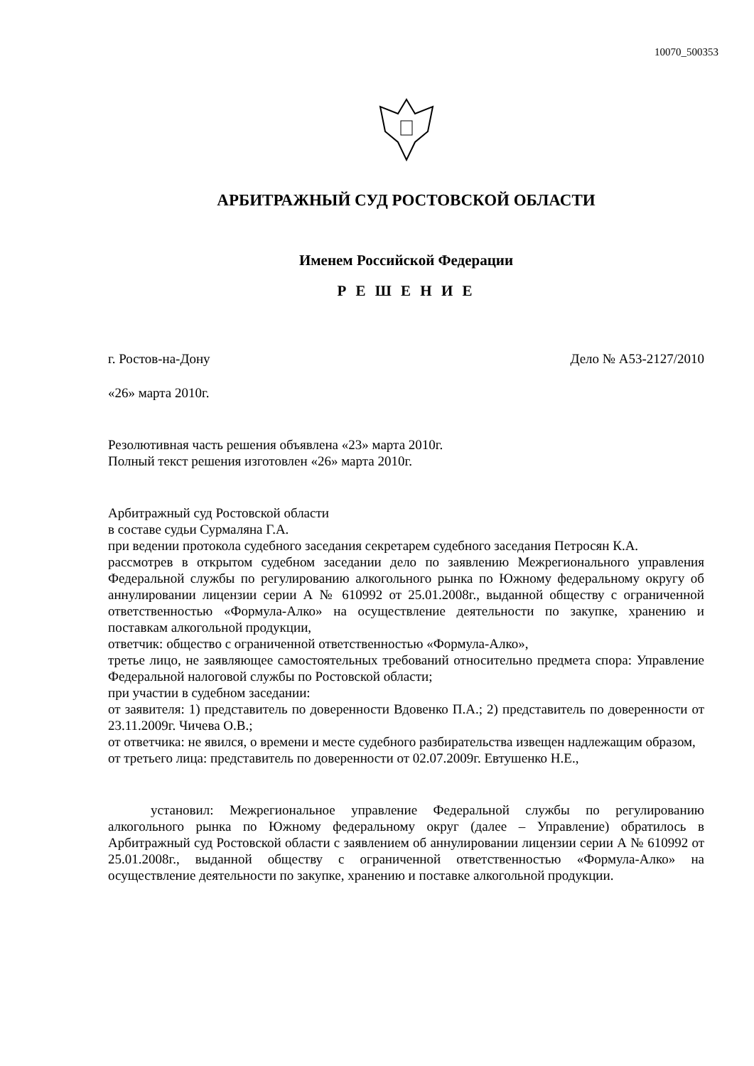10070_500353
АРБИТРАЖНЫЙ СУД РОСТОВСКОЙ ОБЛАСТИ
Именем Российской Федерации
Р Е Ш Е Н И Е
г. Ростов-на-Дону Дело № А53-2127/2010
«26» марта 2010г.
Резолютивная часть решения объявлена «23» марта 2010г.
Полный текст решения изготовлен «26» марта 2010г.
Арбитражный суд Ростовской области
в составе судьи Сурмаляна Г.А.
при ведении протокола судебного заседания секретарем судебного заседания Петросян К.А.
рассмотрев в открытом судебном заседании дело по заявлению Межрегионального управления Федеральной службы по регулированию алкогольного рынка по Южному федеральному округу об аннулировании лицензии серии А № 610992 от 25.01.2008г., выданной обществу с ограниченной ответственностью «Формула-Алко» на осуществление деятельности по закупке, хранению и поставкам алкогольной продукции,
ответчик: общество с ограниченной ответственностью «Формула-Алко»,
третье лицо, не заявляющее самостоятельных требований относительно предмета спора: Управление Федеральной налоговой службы по Ростовской области;
при участии в судебном заседании:
от заявителя: 1) представитель по доверенности Вдовенко П.А.; 2) представитель по доверенности от 23.11.2009г. Чичева О.В.;
от ответчика: не явился, о времени и месте судебного разбирательства извещен надлежащим образом,
от третьего лица: представитель по доверенности от 02.07.2009г. Евтушенко Н.Е.,
установил: Межрегиональное управление Федеральной службы по регулированию алкогольного рынка по Южному федеральному округ (далее – Управление) обратилось в Арбитражный суд Ростовской области с заявлением об аннулировании лицензии серии А № 610992 от 25.01.2008г., выданной обществу с ограниченной ответственностью «Формула-Алко» на осуществление деятельности по закупке, хранению и поставке алкогольной продукции.